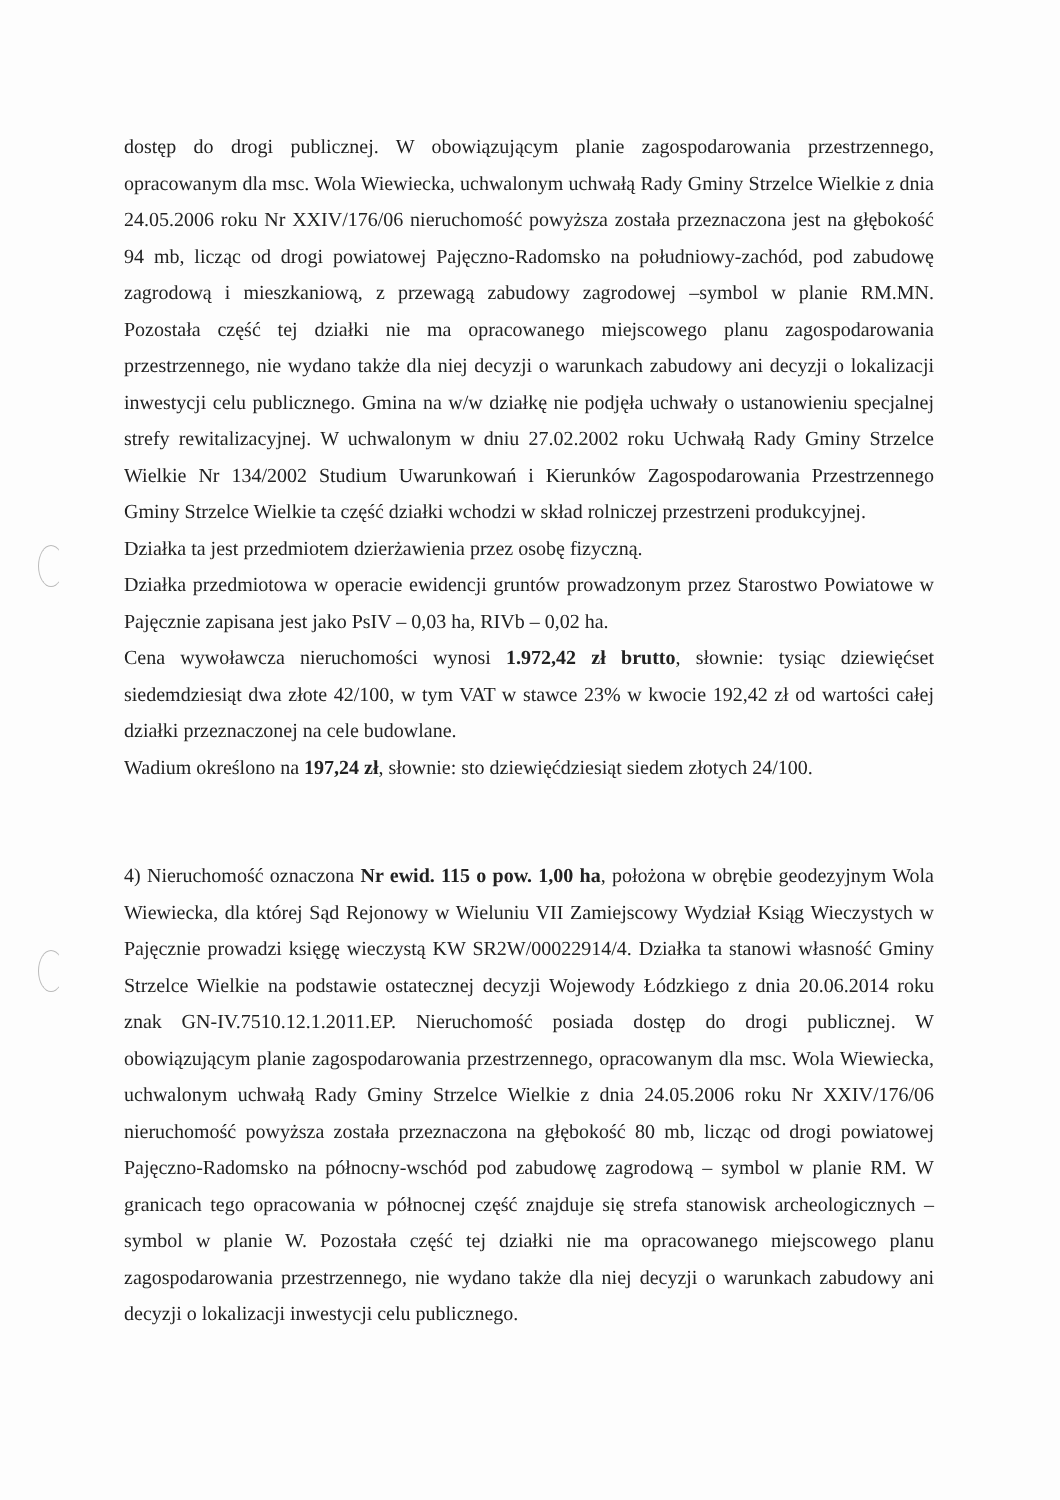dostęp do drogi publicznej. W obowiązującym planie zagospodarowania przestrzennego, opracowanym dla msc. Wola Wiewiecka, uchwalonym uchwałą Rady Gminy Strzelce Wielkie z dnia 24.05.2006 roku Nr XXIV/176/06 nieruchomość powyższa została przeznaczona jest na głębokość 94 mb, licząc od drogi powiatowej Pajęczno-Radomsko na południowy-zachód, pod zabudowę zagrodową i mieszkaniową, z przewagą zabudowy zagrodowej –symbol w planie RM.MN. Pozostała część tej działki nie ma opracowanego miejscowego planu zagospodarowania przestrzennego, nie wydano także dla niej decyzji o warunkach zabudowy ani decyzji o lokalizacji inwestycji celu publicznego. Gmina na w/w działkę nie podjęła uchwały o ustanowieniu specjalnej strefy rewitalizacyjnej. W uchwalonym w dniu 27.02.2002 roku Uchwałą Rady Gminy Strzelce Wielkie Nr 134/2002 Studium Uwarunkowań i Kierunków Zagospodarowania Przestrzennego Gminy Strzelce Wielkie ta część działki wchodzi w skład rolniczej przestrzeni produkcyjnej.
Działka ta jest przedmiotem dzierżawienia przez osobę fizyczną.
Działka przedmiotowa w operacie ewidencji gruntów prowadzonym przez Starostwo Powiatowe w Pajęcznie zapisana jest jako PsIV – 0,03 ha, RIVb – 0,02 ha.
Cena wywoławcza nieruchomości wynosi 1.972,42 zł brutto, słownie: tysiąc dziewięćset siedemdziesiąt dwa złote 42/100, w tym VAT w stawce 23% w kwocie 192,42 zł od wartości całej działki przeznaczonej na cele budowlane.
Wadium określono na 197,24 zł, słownie: sto dziewięćdziesiąt siedem złotych 24/100.
4) Nieruchomość oznaczona Nr ewid. 115 o pow. 1,00 ha, położona w obrębie geodezyjnym Wola Wiewiecka, dla której Sąd Rejonowy w Wieluniu VII Zamiejscowy Wydział Ksiąg Wieczystych w Pajęcznie prowadzi księgę wieczystą KW SR2W/00022914/4. Działka ta stanowi własność Gminy Strzelce Wielkie na podstawie ostatecznej decyzji Wojewody Łódzkiego z dnia 20.06.2014 roku znak GN-IV.7510.12.1.2011.EP. Nieruchomość posiada dostęp do drogi publicznej. W obowiązującym planie zagospodarowania przestrzennego, opracowanym dla msc. Wola Wiewiecka, uchwalonym uchwałą Rady Gminy Strzelce Wielkie z dnia 24.05.2006 roku Nr XXIV/176/06 nieruchomość powyższa została przeznaczona na głębokość 80 mb, licząc od drogi powiatowej Pajęczno-Radomsko na północny-wschód pod zabudowę zagrodową – symbol w planie RM. W granicach tego opracowania w północnej część znajduje się strefa stanowisk archeologicznych – symbol w planie W. Pozostała część tej działki nie ma opracowanego miejscowego planu zagospodarowania przestrzennego, nie wydano także dla niej decyzji o warunkach zabudowy ani decyzji o lokalizacji inwestycji celu publicznego.